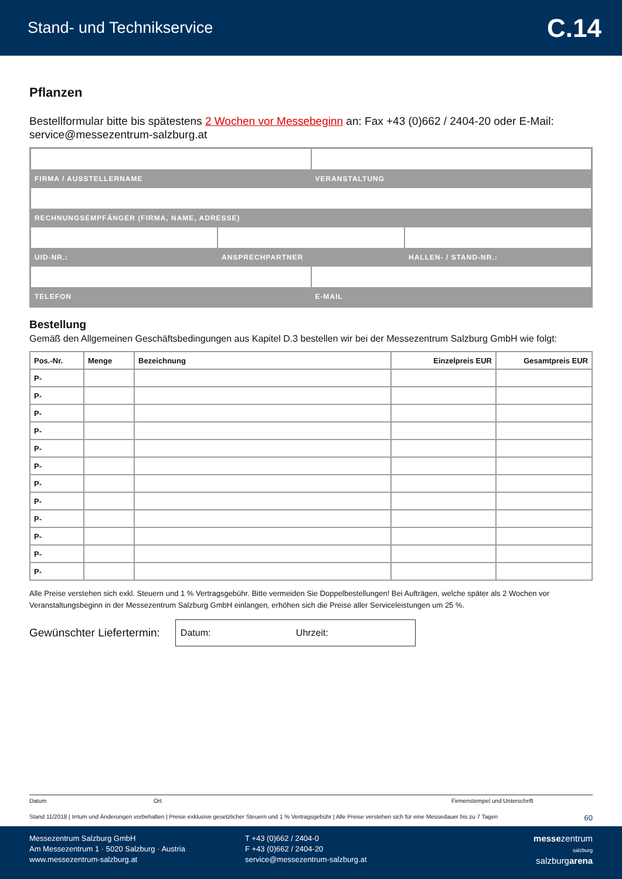Stand- und Technikservice C.14
Pflanzen
Bestellformular bitte bis spätestens 2 Wochen vor Messebeginn an: Fax +43 (0)662 / 2404-20 oder E-Mail: service@messezentrum-salzburg.at
FIRMA / AUSSTELLERNAME VERANSTALTUNG
RECHNUNGSEMPFÄNGER (FIRMA, NAME, ADRESSE)
UID-NR.: ANSPRECHPARTNER HALLEN- / STAND-NR.:
TELEFON E-MAIL
Bestellung
Gemäß den Allgemeinen Geschäftsbedingungen aus Kapitel D.3 bestellen wir bei der Messezentrum Salzburg GmbH wie folgt:
| Pos.-Nr. | Menge | Bezeichnung | Einzelpreis EUR | Gesamtpreis EUR |
| --- | --- | --- | --- | --- |
| P- | | | | |
| P- | | | | |
| P- | | | | |
| P- | | | | |
| P- | | | | |
| P- | | | | |
| P- | | | | |
| P- | | | | |
| P- | | | | |
| P- | | | | |
| P- | | | | |
| P- | | | | |
Alle Preise verstehen sich exkl. Steuern und 1 % Vertragsgebühr. Bitte vermeiden Sie Doppelbestellungen! Bei Aufträgen, welche später als 2 Wochen vor Veranstaltungsbeginn in der Messezentrum Salzburg GmbH einlangen, erhöhen sich die Preise aller Serviceleistungen um 25 %.
Gewünschter Liefertermin:
Datum: Uhrzeit:
Datum Ort Firmenstempel und Unterschrift
Stand 11/2018 | Irrtum und Änderungen vorbehalten | Preise exklusive gesetzlicher Steuern und 1 % Vertragsgebühr | Alle Preise verstehen sich für eine Messedauer bis zu 7 Tagen 60
Messezentrum Salzburg GmbH
Am Messezentrum 1 · 5020 Salzburg · Austria
www.messezentrum-salzburg.at
T +43 (0)662 / 2404-0
F +43 (0)662 / 2404-20
service@messezentrum-salzburg.at
messezentrum
salzburg
salzburgarena